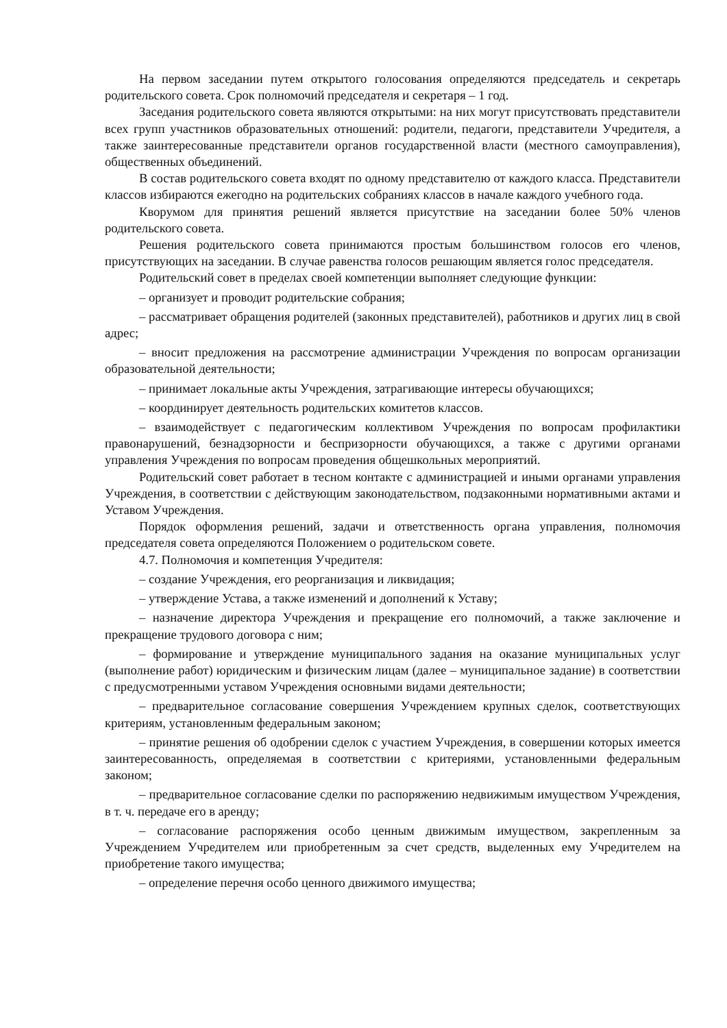На первом заседании путем открытого голосования определяются председатель и секретарь родительского совета. Срок полномочий председателя и секретаря – 1 год.
Заседания родительского совета являются открытыми: на них могут присутствовать представители всех групп участников образовательных отношений: родители, педагоги, представители Учредителя, а также заинтересованные представители органов государственной власти (местного самоуправления), общественных объединений.
В состав родительского совета входят по одному представителю от каждого класса. Представители классов избираются ежегодно на родительских собраниях классов в начале каждого учебного года.
Кворумом для принятия решений является присутствие на заседании более 50% членов родительского совета.
Решения родительского совета принимаются простым большинством голосов его членов, присутствующих на заседании. В случае равенства голосов решающим является голос председателя.
Родительский совет в пределах своей компетенции выполняет следующие функции:
– организует и проводит родительские собрания;
– рассматривает обращения родителей (законных представителей), работников и других лиц в свой адрес;
– вносит предложения на рассмотрение администрации Учреждения по вопросам организации образовательной деятельности;
– принимает локальные акты Учреждения, затрагивающие интересы обучающихся;
– координирует деятельность родительских комитетов классов.
– взаимодействует с педагогическим коллективом Учреждения по вопросам профилактики правонарушений, безнадзорности и беспризорности обучающихся, а также с другими органами управления Учреждения по вопросам проведения общешкольных мероприятий.
Родительский совет работает в тесном контакте с администрацией и иными органами управления Учреждения, в соответствии с действующим законодательством, подзаконными нормативными актами и Уставом Учреждения.
Порядок оформления решений, задачи и ответственность органа управления, полномочия председателя совета определяются Положением о родительском совете.
4.7. Полномочия и компетенция Учредителя:
– создание Учреждения, его реорганизация и ликвидация;
– утверждение Устава, а также изменений и дополнений к Уставу;
– назначение директора Учреждения и прекращение его полномочий, а также заключение и прекращение трудового договора с ним;
– формирование и утверждение муниципального задания на оказание муниципальных услуг (выполнение работ) юридическим и физическим лицам (далее – муниципальное задание) в соответствии с предусмотренными уставом Учреждения основными видами деятельности;
– предварительное согласование совершения Учреждением крупных сделок, соответствующих критериям, установленным федеральным законом;
– принятие решения об одобрении сделок с участием Учреждения, в совершении которых имеется заинтересованность, определяемая в соответствии с критериями, установленными федеральным законом;
– предварительное согласование сделки по распоряжению недвижимым имуществом Учреждения, в т. ч. передаче его в аренду;
– согласование распоряжения особо ценным движимым имуществом, закрепленным за Учреждением Учредителем или приобретенным за счет средств, выделенных ему Учредителем на приобретение такого имущества;
– определение перечня особо ценного движимого имущества;